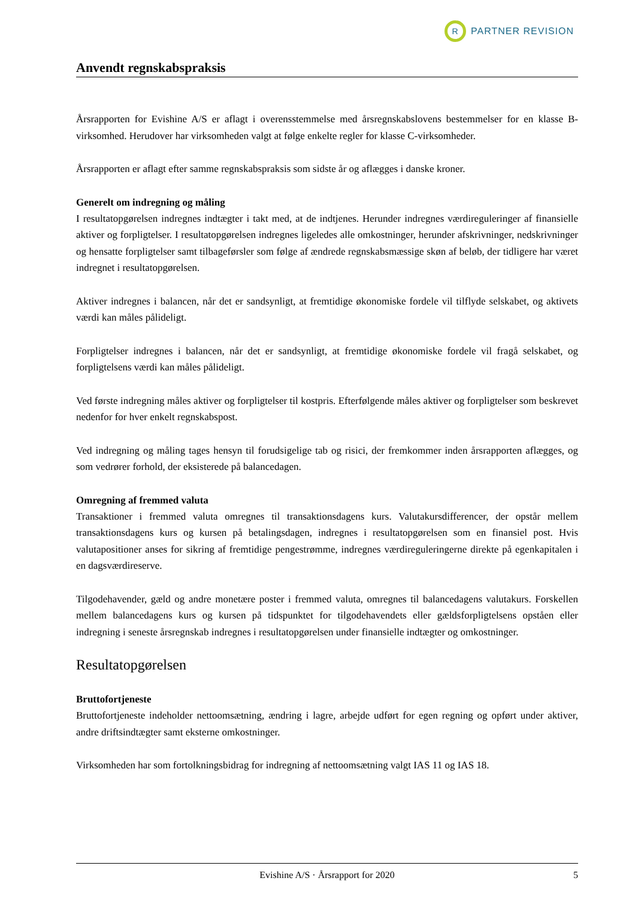R
PARTNER REVISION
Anvendt regnskabspraksis
Årsrapporten for Evishine A/S er aflagt i overensstemmelse med årsregnskabslovens bestemmelser for en klasse B-virksomhed. Herudover har virksomheden valgt at følge enkelte regler for klasse C-virksomheder.
Årsrapporten er aflagt efter samme regnskabspraksis som sidste år og aflægges i danske kroner.
Generelt om indregning og måling
I resultatopgørelsen indregnes indtægter i takt med, at de indtjenes. Herunder indregnes værdireguleringer af finansielle aktiver og forpligtelser. I resultatopgørelsen indregnes ligeledes alle omkostninger, herunder afskrivninger, nedskrivninger og hensatte forpligtelser samt tilbageførsler som følge af ændrede regnskabsmæssige skøn af beløb, der tidligere har været indregnet i resultatopgørelsen.
Aktiver indregnes i balancen, når det er sandsynligt, at fremtidige økonomiske fordele vil tilflyde selskabet, og aktivets værdi kan måles pålideligt.
Forpligtelser indregnes i balancen, når det er sandsynligt, at fremtidige økonomiske fordele vil fragå selskabet, og forpligtelsens værdi kan måles pålideligt.
Ved første indregning måles aktiver og forpligtelser til kostpris. Efterfølgende måles aktiver og forpligtelser som beskrevet nedenfor for hver enkelt regnskabspost.
Ved indregning og måling tages hensyn til forudsigelige tab og risici, der fremkommer inden årsrapporten aflægges, og som vedrører forhold, der eksisterede på balancedagen.
Omregning af fremmed valuta
Transaktioner i fremmed valuta omregnes til transaktionsdagens kurs. Valutakursdifferencer, der opstår mellem transaktionsdagens kurs og kursen på betalingsdagen, indregnes i resultatopgørelsen som en finansiel post. Hvis valutapositioner anses for sikring af fremtidige pengestrømme, indregnes værdireguleringerne direkte på egenkapitalen i en dagsværdireserve.
Tilgodehavender, gæld og andre monetære poster i fremmed valuta, omregnes til balancedagens valutakurs. Forskellen mellem balancedagens kurs og kursen på tidspunktet for tilgodehavendets eller gældsforpligtelsens opståen eller indregning i seneste årsregnskab indregnes i resultatopgørelsen under finansielle indtægter og omkostninger.
Resultatopgørelsen
Bruttofortjeneste
Bruttofortjeneste indeholder nettoomsætning, ændring i lagre, arbejde udført for egen regning og opført under aktiver, andre driftsindtægter samt eksterne omkostninger.
Virksomheden har som fortolkningsbidrag for indregning af nettoomsætning valgt IAS 11 og IAS 18.
Evishine A/S · Årsrapport for 2020 5